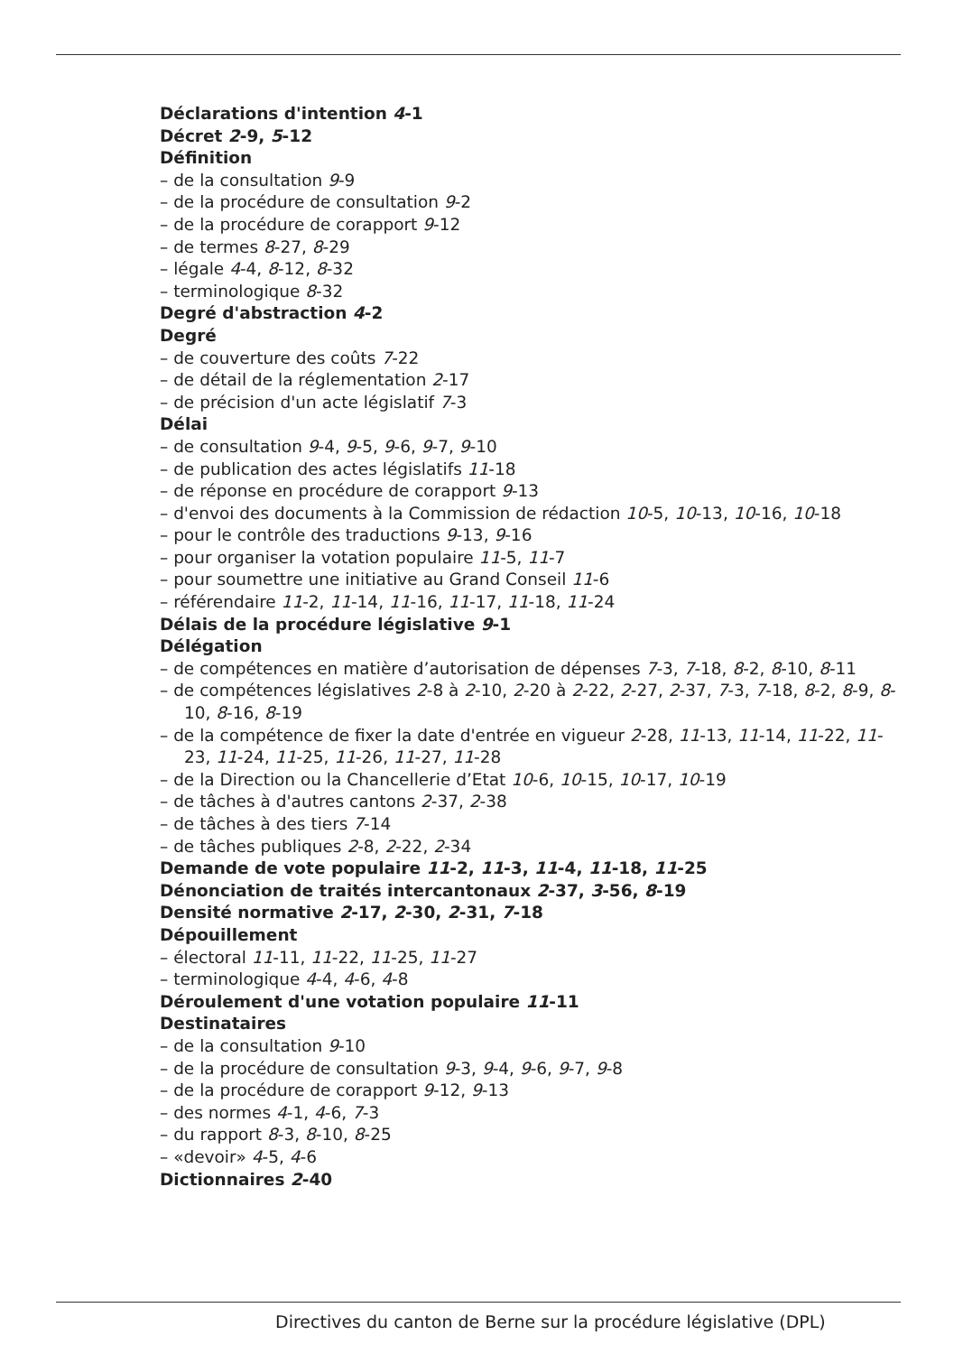Déclarations d'intention 4-1
Décret 2-9, 5-12
Définition
– de la consultation 9-9
– de la procédure de consultation 9-2
– de la procédure de corapport 9-12
– de termes 8-27, 8-29
– légale 4-4, 8-12, 8-32
– terminologique 8-32
Degré d'abstraction 4-2
Degré
– de couverture des coûts 7-22
– de détail de la réglementation 2-17
– de précision d'un acte législatif 7-3
Délai
– de consultation 9-4, 9-5, 9-6, 9-7, 9-10
– de publication des actes législatifs 11-18
– de réponse en procédure de corapport 9-13
– d'envoi des documents à la Commission de rédaction 10-5, 10-13, 10-16, 10-18
– pour le contrôle des traductions 9-13, 9-16
– pour organiser la votation populaire 11-5, 11-7
– pour soumettre une initiative au Grand Conseil 11-6
– référendaire 11-2, 11-14, 11-16, 11-17, 11-18, 11-24
Délais de la procédure législative 9-1
Délégation
– de compétences en matière d’autorisation de dépenses 7-3, 7-18, 8-2, 8-10, 8-11
– de compétences législatives 2-8 à 2-10, 2-20 à 2-22, 2-27, 2-37, 7-3, 7-18, 8-2, 8-9, 8-10, 8-16, 8-19
– de la compétence de fixer la date d'entrée en vigueur 2-28, 11-13, 11-14, 11-22, 11-23, 11-24, 11-25, 11-26, 11-27, 11-28
– de la Direction ou la Chancellerie d’Etat 10-6, 10-15, 10-17, 10-19
– de tâches à d'autres cantons 2-37, 2-38
– de tâches à des tiers 7-14
– de tâches publiques 2-8, 2-22, 2-34
Demande de vote populaire 11-2, 11-3, 11-4, 11-18, 11-25
Dénonciation de traités intercantonaux 2-37, 3-56, 8-19
Densité normative 2-17, 2-30, 2-31, 7-18
Dépouillement
– électoral 11-11, 11-22, 11-25, 11-27
– terminologique 4-4, 4-6, 4-8
Déroulement d'une votation populaire 11-11
Destinataires
– de la consultation 9-10
– de la procédure de consultation 9-3, 9-4, 9-6, 9-7, 9-8
– de la procédure de corapport 9-12, 9-13
– des normes 4-1, 4-6, 7-3
– du rapport 8-3, 8-10, 8-25
– «devoir» 4-5, 4-6
Dictionnaires 2-40
Directives du canton de Berne sur la procédure législative (DPL)